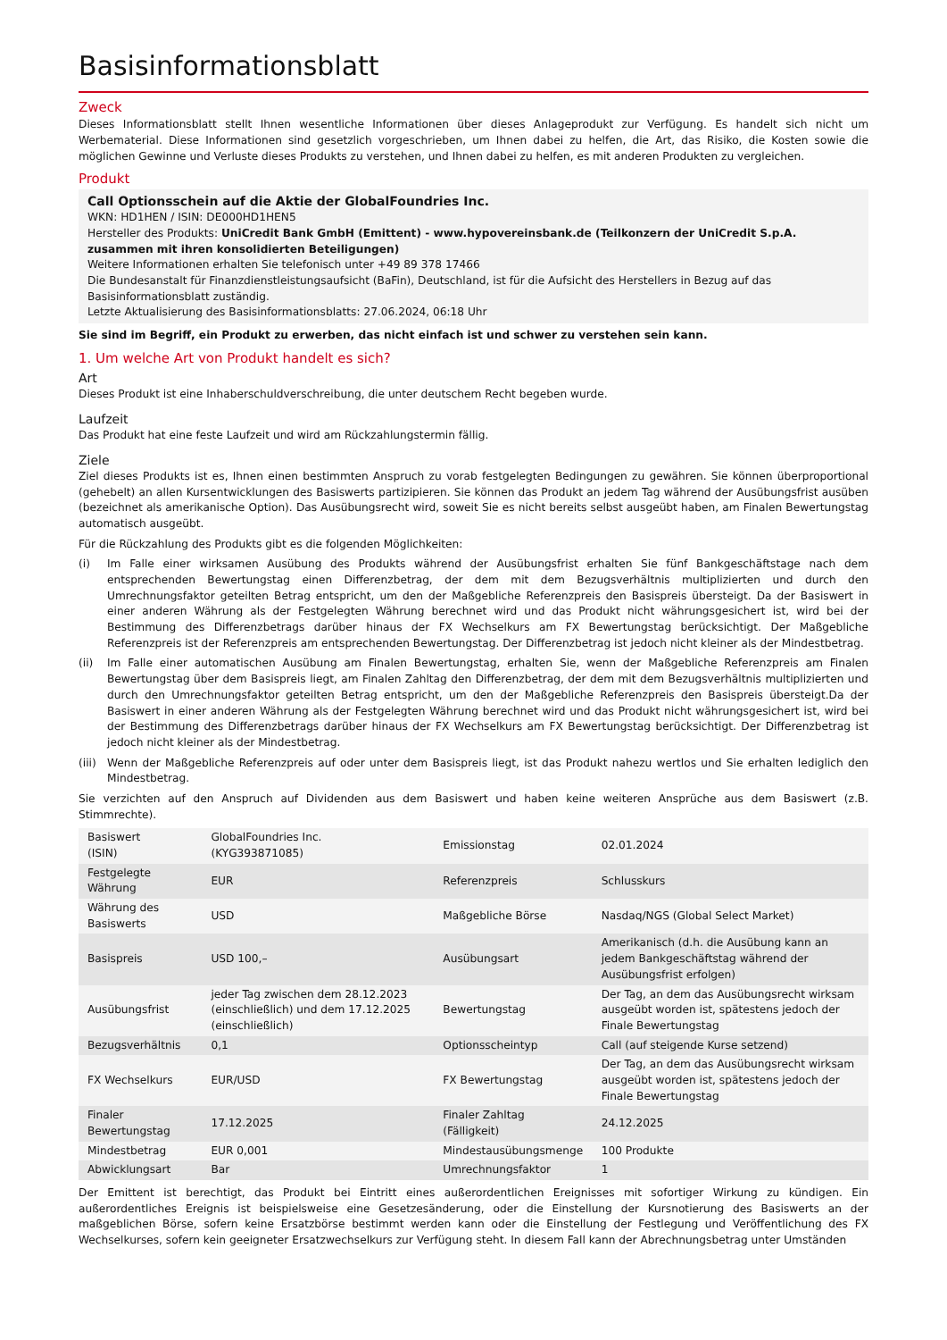Basisinformationsblatt
Zweck
Dieses Informationsblatt stellt Ihnen wesentliche Informationen über dieses Anlageprodukt zur Verfügung. Es handelt sich nicht um Werbematerial. Diese Informationen sind gesetzlich vorgeschrieben, um Ihnen dabei zu helfen, die Art, das Risiko, die Kosten sowie die möglichen Gewinne und Verluste dieses Produkts zu verstehen, und Ihnen dabei zu helfen, es mit anderen Produkten zu vergleichen.
Produkt
Call Optionsschein auf die Aktie der GlobalFoundries Inc.
WKN: HD1HEN / ISIN: DE000HD1HEN5
Hersteller des Produkts: UniCredit Bank GmbH (Emittent) - www.hypovereinsbank.de (Teilkonzern der UniCredit S.p.A. zusammen mit ihren konsolidierten Beteiligungen)
Weitere Informationen erhalten Sie telefonisch unter +49 89 378 17466
Die Bundesanstalt für Finanzdienstleistungsaufsicht (BaFin), Deutschland, ist für die Aufsicht des Herstellers in Bezug auf das Basisinformationsblatt zuständig.
Letzte Aktualisierung des Basisinformationsblatts: 27.06.2024, 06:18 Uhr
Sie sind im Begriff, ein Produkt zu erwerben, das nicht einfach ist und schwer zu verstehen sein kann.
1. Um welche Art von Produkt handelt es sich?
Art
Dieses Produkt ist eine Inhaberschuldverschreibung, die unter deutschem Recht begeben wurde.
Laufzeit
Das Produkt hat eine feste Laufzeit und wird am Rückzahlungstermin fällig.
Ziele
Ziel dieses Produkts ist es, Ihnen einen bestimmten Anspruch zu vorab festgelegten Bedingungen zu gewähren. Sie können überproportional (gehebelt) an allen Kursentwicklungen des Basiswerts partizipieren. Sie können das Produkt an jedem Tag während der Ausübungsfrist ausüben (bezeichnet als amerikanische Option). Das Ausübungsrecht wird, soweit Sie es nicht bereits selbst ausgeübt haben, am Finalen Bewertungstag automatisch ausgeübt.
Für die Rückzahlung des Produkts gibt es die folgenden Möglichkeiten:
(i) Im Falle einer wirksamen Ausübung des Produkts während der Ausübungsfrist erhalten Sie fünf Bankgeschäftstage nach dem entsprechenden Bewertungstag einen Differenzbetrag, der dem mit dem Bezugsverhältnis multiplizierten und durch den Umrechnungsfaktor geteilten Betrag entspricht, um den der Maßgebliche Referenzpreis den Basispreis übersteigt. Da der Basiswert in einer anderen Währung als der Festgelegten Währung berechnet wird und das Produkt nicht währungsgesichert ist, wird bei der Bestimmung des Differenzbetrags darüber hinaus der FX Wechselkurs am FX Bewertungstag berücksichtigt. Der Maßgebliche Referenzpreis ist der Referenzpreis am entsprechenden Bewertungstag. Der Differenzbetrag ist jedoch nicht kleiner als der Mindestbetrag.
(ii) Im Falle einer automatischen Ausübung am Finalen Bewertungstag, erhalten Sie, wenn der Maßgebliche Referenzpreis am Finalen Bewertungstag über dem Basispreis liegt, am Finalen Zahltag den Differenzbetrag, der dem mit dem Bezugsverhältnis multiplizierten und durch den Umrechnungsfaktor geteilten Betrag entspricht, um den der Maßgebliche Referenzpreis den Basispreis übersteigt.Da der Basiswert in einer anderen Währung als der Festgelegten Währung berechnet wird und das Produkt nicht währungsgesichert ist, wird bei der Bestimmung des Differenzbetrags darüber hinaus der FX Wechselkurs am FX Bewertungstag berücksichtigt. Der Differenzbetrag ist jedoch nicht kleiner als der Mindestbetrag.
(iii)
Wenn der Maßgebliche Referenzpreis auf oder unter dem Basispreis liegt, ist das Produkt nahezu wertlos und Sie erhalten lediglich den Mindestbetrag.
Sie verzichten auf den Anspruch auf Dividenden aus dem Basiswert und haben keine weiteren Ansprüche aus dem Basiswert (z.B. Stimmrechte).
| Basiswert (ISIN) | GlobalFoundries Inc. (KYG393871085) | Emissionstag | 02.01.2024 |
| Festgelegte Währung | EUR | Referenzpreis | Schlusskurs |
| Währung des Basiswerts | USD | Maßgebliche Börse | Nasdaq/NGS (Global Select Market) |
| Basispreis | USD 100,– | Ausübungsart | Amerikanisch (d.h. die Ausübung kann an jedem Bankgeschäftstag während der Ausübungsfrist erfolgen) |
| Ausübungsfrist | jeder Tag zwischen dem 28.12.2023 (einschließlich) und dem 17.12.2025 (einschließlich) | Bewertungstag | Der Tag, an dem das Ausübungsrecht wirksam ausgeübt worden ist, spätestens jedoch der Finale Bewertungstag |
| Bezugsverhältnis | 0,1 | Optionsscheintyp | Call (auf steigende Kurse setzend) |
| FX Wechselkurs | EUR/USD | FX Bewertungstag | Der Tag, an dem das Ausübungsrecht wirksam ausgeübt worden ist, spätestens jedoch der Finale Bewertungstag |
| Finaler Bewertungstag | 17.12.2025 | Finaler Zahltag (Fälligkeit) | 24.12.2025 |
| Mindestbetrag | EUR 0,001 | Mindestausübungsmenge | 100 Produkte |
| Abwicklungsart | Bar | Umrechnungsfaktor | 1 |
Der Emittent ist berechtigt, das Produkt bei Eintritt eines außerordentlichen Ereignisses mit sofortiger Wirkung zu kündigen. Ein außerordentliches Ereignis ist beispielsweise eine Gesetzesänderung, oder die Einstellung der Kursnotierung des Basiswerts an der maßgeblichen Börse, sofern keine Ersatzbörse bestimmt werden kann oder die Einstellung der Festlegung und Veröffentlichung des FX Wechselkurses, sofern kein geeigneter Ersatzwechselkurs zur Verfügung steht. In diesem Fall kann der Abrechnungsbetrag unter Umständen